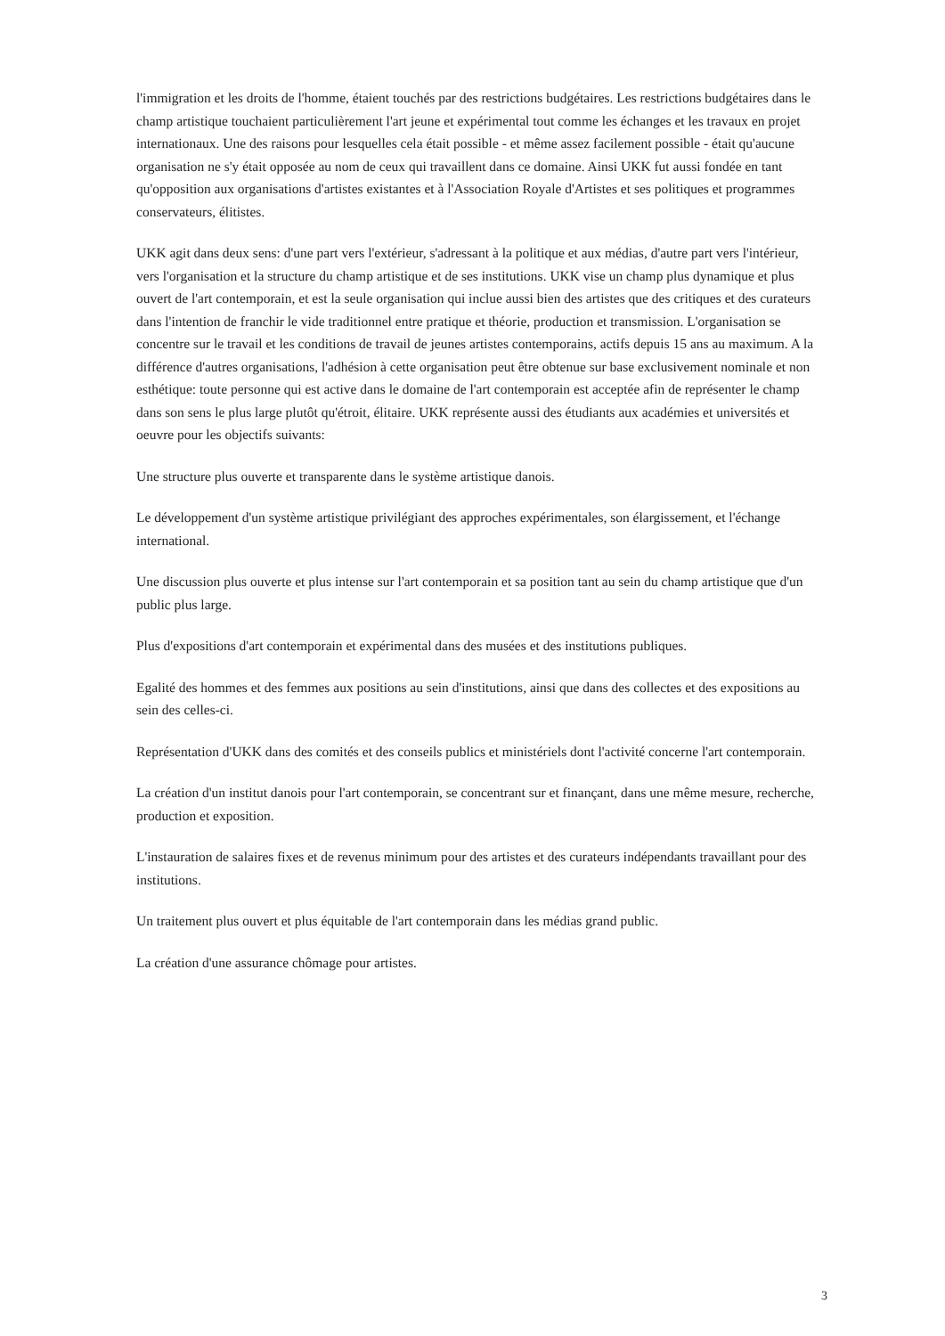l'immigration et les droits de l'homme, étaient touchés par des restrictions budgétaires. Les restrictions budgétaires dans le champ artistique touchaient particulièrement l'art jeune et expérimental tout comme les échanges et les travaux en projet internationaux. Une des raisons pour lesquelles cela était possible - et même assez facilement possible - était qu'aucune organisation ne s'y était opposée au nom de ceux qui travaillent dans ce domaine. Ainsi UKK fut aussi fondée en tant qu'opposition aux organisations d'artistes existantes et à l'Association Royale d'Artistes et ses politiques et programmes conservateurs, élitistes.
UKK agit dans deux sens: d'une part vers l'extérieur, s'adressant à la politique et aux médias, d'autre part vers l'intérieur, vers l'organisation et la structure du champ artistique et de ses institutions. UKK vise un champ plus dynamique et plus ouvert de l'art contemporain, et est la seule organisation qui inclue aussi bien des artistes que des critiques et des curateurs dans l'intention de franchir le vide traditionnel entre pratique et théorie, production et transmission. L'organisation se concentre sur le travail et les conditions de travail de jeunes artistes contemporains, actifs depuis 15 ans au maximum. A la différence d'autres organisations, l'adhésion à cette organisation peut être obtenue sur base exclusivement nominale et non esthétique: toute personne qui est active dans le domaine de l'art contemporain est acceptée afin de représenter le champ dans son sens le plus large plutôt qu'étroit, élitaire. UKK représente aussi des étudiants aux académies et universités et oeuvre pour les objectifs suivants:
Une structure plus ouverte et transparente dans le système artistique danois.
Le développement d'un système artistique privilégiant des approches expérimentales, son élargissement, et l'échange international.
Une discussion plus ouverte et plus intense sur l'art contemporain et sa position tant au sein du champ artistique que d'un public plus large.
Plus d'expositions d'art contemporain et expérimental dans des musées et des institutions publiques.
Egalité des hommes et des femmes aux positions au sein d'institutions, ainsi que dans des collectes et des expositions au sein des celles-ci.
Représentation d'UKK dans des comités et des conseils publics et ministériels dont l'activité concerne l'art contemporain.
La création d'un institut danois pour l'art contemporain, se concentrant sur et finançant, dans une même mesure, recherche, production et exposition.
L'instauration de salaires fixes et de revenus minimum pour des artistes et des curateurs indépendants travaillant pour des institutions.
Un traitement plus ouvert et plus équitable de l'art contemporain dans les médias grand public.
La création d'une assurance chômage pour artistes.
3